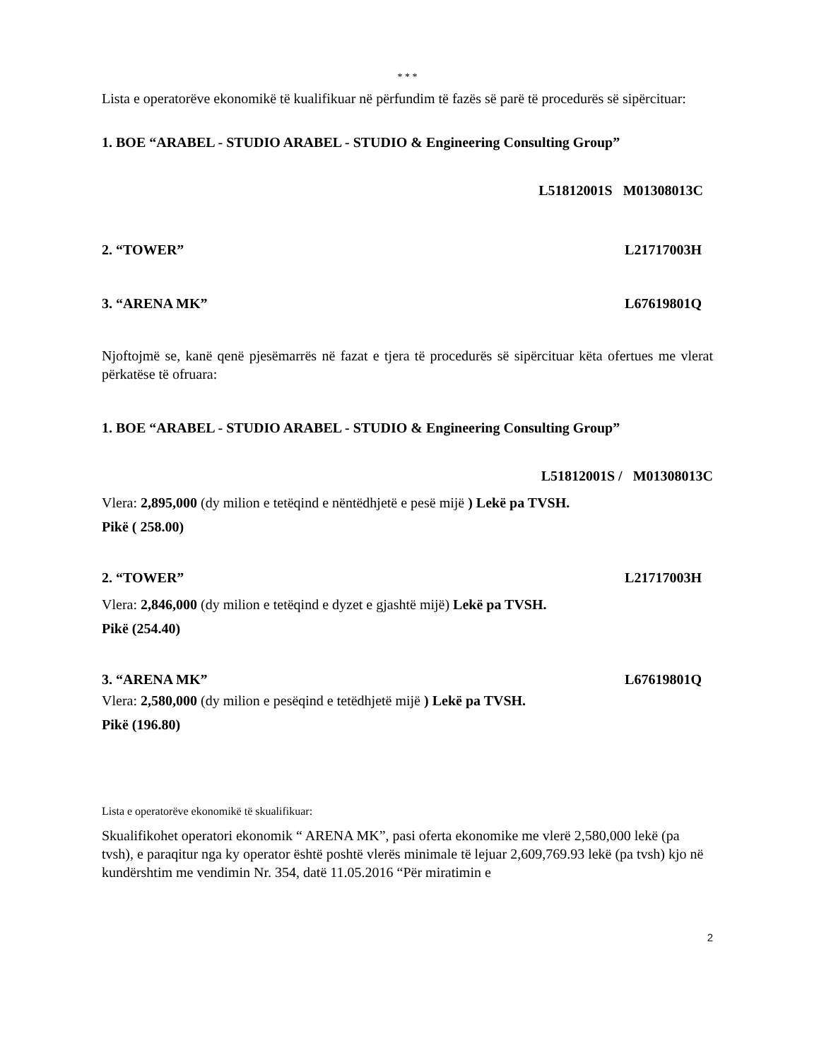* * *
Lista e operatorëve ekonomikë të kualifikuar në përfundim të fazës së parë të procedurës së sipërcituar:
1. BOE “ARABEL - STUDIO ARABEL - STUDIO & Engineering Consulting Group”
L51812001S M01308013C
2. “TOWER” L21717003H
3. “ARENA MK” L67619801Q
Njoftojmë se, kanë qenë pjesëmarrës në fazat e tjera të procedurës së sipërcituar këta ofertues me vlerat përkatëse të ofruara:
1. BOE “ARABEL - STUDIO ARABEL - STUDIO & Engineering Consulting Group”
L51812001S / M01308013C
Vlera: 2,895,000 (dy milion e tetëqind e nëntëdhjetë e pesë mijë ) Lekë pa TVSH.
Pikë ( 258.00)
2. “TOWER” L21717003H
Vlera: 2,846,000 (dy milion e tetëqind e dyzet e gjashtë mijë) Lekë pa TVSH.
Pikë (254.40)
3. “ARENA MK” L67619801Q
Vlera: 2,580,000 (dy milion e pesëqind e tetëdhjetë mijë ) Lekë pa TVSH.
Pikë (196.80)
Lista e operatorëve ekonomikë të skualifikuar:
Skualifikohet operatori ekonomik “ ARENA MK”, pasi oferta ekonomike me vlerë 2,580,000 lekë (pa tvsh), e paraqitur nga ky operator është poshtë vlerës minimale të lejuar 2,609,769.93 lekë (pa tvsh) kjo në kundërshtim me vendimin Nr. 354, datë 11.05.2016 “Për miratimin e
2